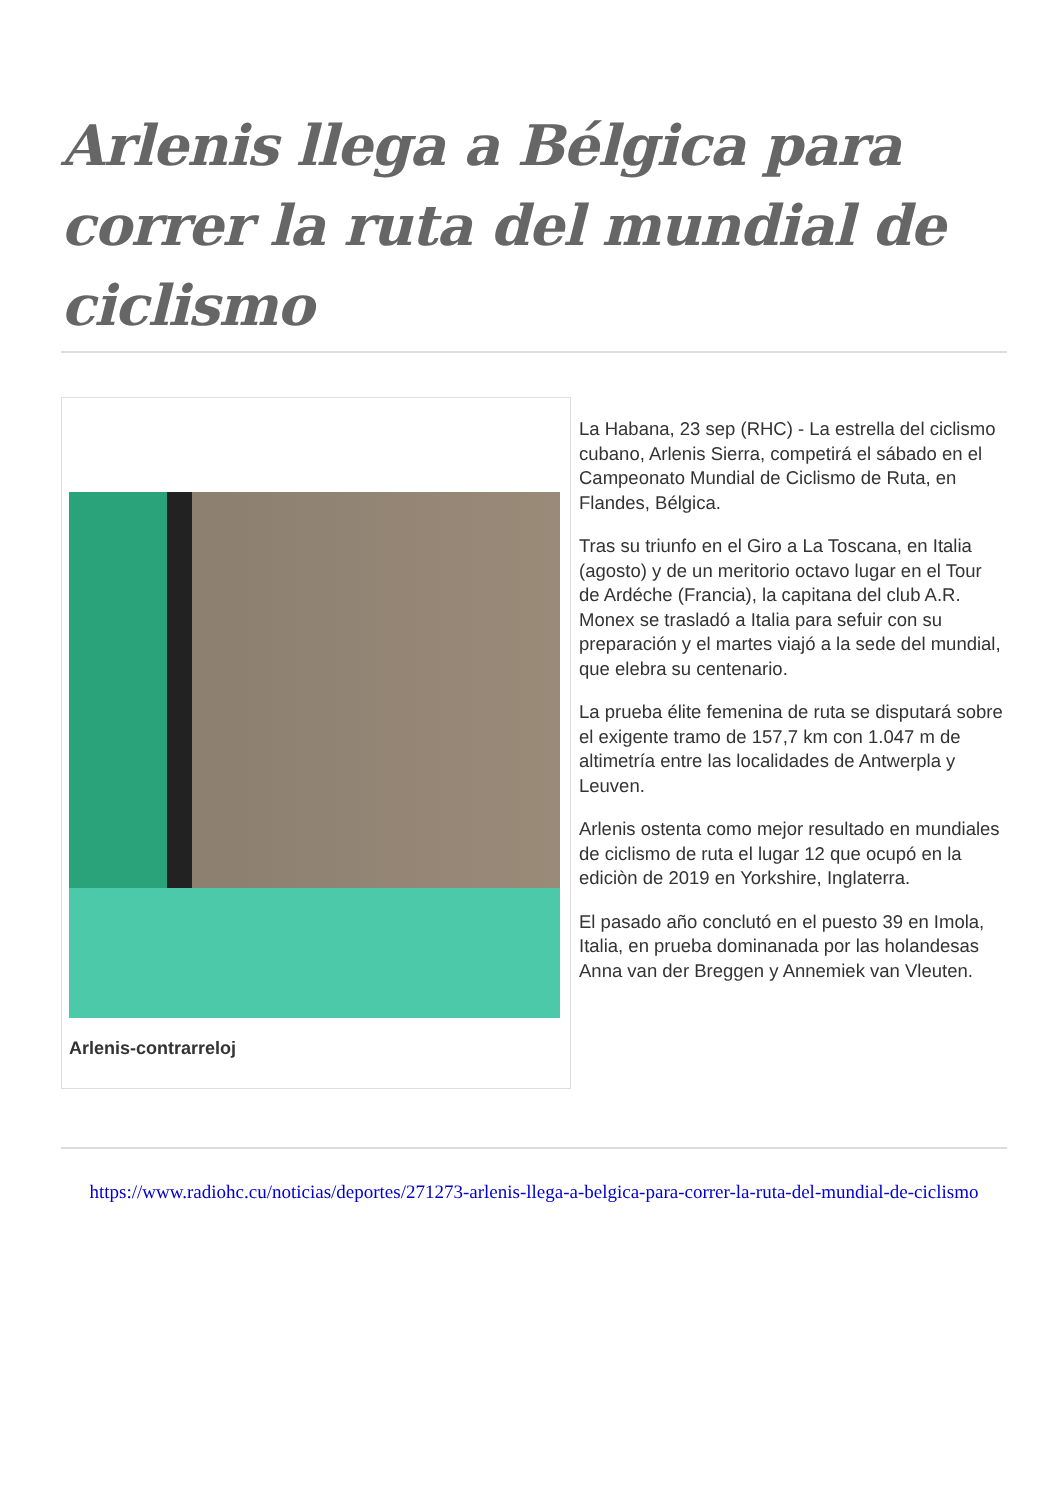Arlenis llega a Bélgica para correr la ruta del mundial de ciclismo
Arlenis-contrarreloj
La Habana, 23 sep (RHC) - La estrella del ciclismo cubano, Arlenis Sierra, competirá el sábado en el Campeonato Mundial de Ciclismo de Ruta, en Flandes, Bélgica.
Tras su triunfo en el Giro a La Toscana, en Italia (agosto) y de un meritorio octavo lugar en el Tour de Ardéche (Francia), la capitana del club A.R. Monex se trasladó a Italia para sefuir con su preparación y el martes viajó a la sede del mundial, que elebra su centenario.
La prueba élite femenina de ruta se disputará sobre el exigente tramo de 157,7 km con 1.047 m de altimetría entre las localidades de Antwerpla y Leuven.
Arlenis ostenta como mejor resultado en mundiales de ciclismo de ruta el lugar 12 que ocupó en la ediciòn de 2019 en Yorkshire, Inglaterra.
El pasado año conclutó en el puesto 39 en Imola, Italia, en prueba dominanada por las holandesas Anna van der Breggen y Annemiek van Vleuten.
https://www.radiohc.cu/noticias/deportes/271273-arlenis-llega-a-belgica-para-correr-la-ruta-del-mundial-de-ciclismo